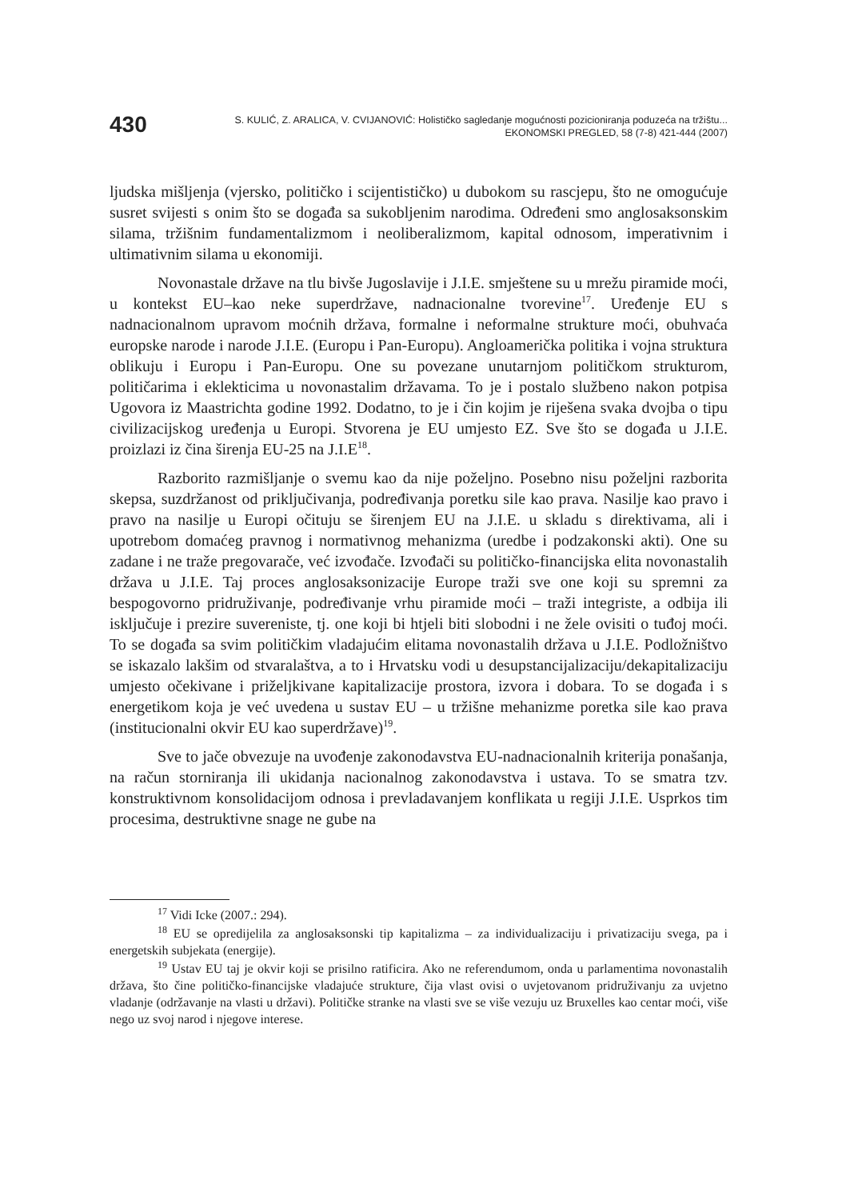430
S. KULIĆ, Z. ARALICA, V. CVIJANOVIĆ: Holističko sagledanje mogućnosti pozicioniranja poduzeća na tržištu...
EKONOMSKI PREGLED, 58 (7-8) 421-444 (2007)
ljudska mišljenja (vjersko, političko i scijentističko) u dubokom su rascjepu, što ne omogućuje susret svijesti s onim što se događa sa sukobljenim narodima. Određeni smo anglosaksonskim silama, tržišnim fundamentalizmom i neoliberalizmom, kapital odnosom, imperativnim i ultimativnim silama u ekonomiji.
Novonastale države na tlu bivše Jugoslavije i J.I.E. smještene su u mrežu piramide moći, u kontekst EU–kao neke superdržave, nadnacionalne tvorevine<sup>17</sup>. Uređenje EU s nadnacionalnom upravom moćnih država, formalne i neformalne strukture moći, obuhvaća europske narode i narode J.I.E. (Europu i Pan-Europu). Angloamerička politika i vojna struktura oblikuju i Europu i Pan-Europu. One su povezane unutarnjom političkom strukturom, političarima i eklekticima u novonastalim državama. To je i postalo službeno nakon potpisa Ugovora iz Maastrichta godine 1992. Dodatno, to je i čin kojim je riješena svaka dvojba o tipu civilizacijskog uređenja u Europi. Stvorena je EU umjesto EZ. Sve što se događa u J.I.E. proizlazi iz čina širenja EU-25 na J.I.E<sup>18</sup>.
Razborito razmišljanje o svemu kao da nije poželjno. Posebno nisu poželjni razborita skepsa, suzdržanost od priključivanja, podređivanja poretku sile kao prava. Nasilje kao pravo i pravo na nasilje u Europi očituju se širenjem EU na J.I.E. u skladu s direktivama, ali i upotrebom domaćeg pravnog i normativnog mehanizma (uredbe i podzakonski akti). One su zadane i ne traže pregovarače, već izvođače. Izvođači su političko-financijska elita novonastalih država u J.I.E. Taj proces anglosaksonizacije Europe traži sve one koji su spremni za bespogovorno pridruživanje, podređivanje vrhu piramide moći – traži integriste, a odbija ili isključuje i prezire suvereniste, tj. one koji bi htjeli biti slobodni i ne žele ovisiti o tuđoj moći. To se događa sa svim političkim vladajućim elitama novonastalih država u J.I.E. Podložništvo se iskazalo lakšim od stvaralaštva, a to i Hrvatsku vodi u desupstancijalizaciju/dekapitalizaciju umjesto očekivane i priželjkivane kapitalizacije prostora, izvora i dobara. To se događa i s energetikom koja je već uvedena u sustav EU – u tržišne mehanizme poretka sile kao prava (institucionalni okvir EU kao superdržave)<sup>19</sup>.
Sve to jače obvezuje na uvođenje zakonodavstva EU-nadnacionalnih kriterija ponašanja, na račun storniranja ili ukidanja nacionalnog zakonodavstva i ustava. To se smatra tzv. konstruktivnom konsolidacijom odnosa i prevladavanjem konflikata u regiji J.I.E. Usprkos tim procesima, destruktivne snage ne gube na
<sup>17</sup> Vidi Icke (2007.: 294).
<sup>18</sup> EU se opredijelila za anglosaksonski tip kapitalizma – za individualizaciju i privatizaciju svega, pa i energetskih subjekata (energije).
<sup>19</sup> Ustav EU taj je okvir koji se prisilno ratificira. Ako ne referendumom, onda u parlamentima novonastalih država, što čine političko-financijske vladajuće strukture, čija vlast ovisi o uvjetovanom pridruživanju za uvjetno vladanje (održavanje na vlasti u državi). Političke stranke na vlasti sve se više vezuju uz Bruxelles kao centar moći, više nego uz svoj narod i njegove interese.